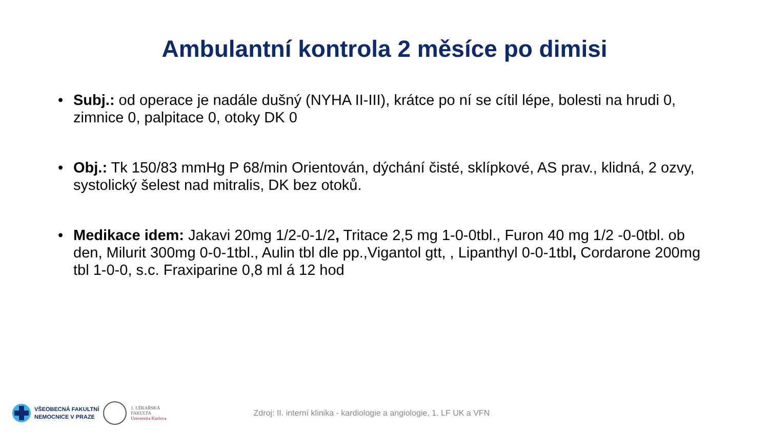Ambulantní kontrola 2 měsíce po dimisi
• Subj.: od operace je nadále dušný (NYHA II-III), krátce po ní se cítil lépe, bolesti na hrudi 0, zimnice 0, palpitace 0, otoky DK 0
• Obj.: Tk 150/83 mmHg P 68/min Orientován, dýchání čisté, sklípkové, AS prav., klidná, 2 ozvy, systolický šelest nad mitralis, DK bez otoků.
• Medikace idem: Jakavi 20mg 1/2-0-1/2, Tritace 2,5 mg 1-0-0tbl., Furon 40 mg 1/2 -0-0tbl. ob den, Milurit 300mg 0-0-1tbl., Aulin tbl dle pp.,Vigantol gtt, , Lipanthyl 0-0-1tbl, Cordarone 200mg tbl 1-0-0, s.c. Fraxiparine 0,8 ml á 12 hod
VŠEOBECNÁ FAKULTNÍ
NEMOCNICE V PRAZE
1. LÉKAŘSKÁ
FAKULTA
Univerzita Karlova
Zdroj: II. interní klinika - kardiologie a angiologie, 1. LF UK a VFN